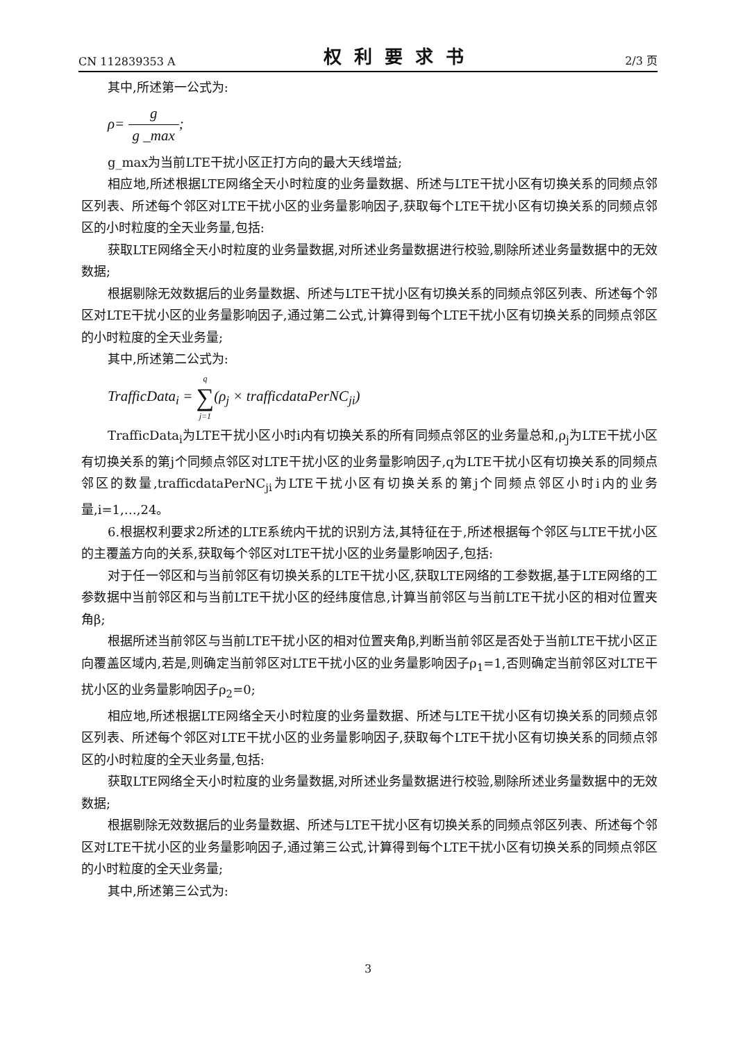CN 112839353 A 权利要求书 2/3 页
其中,所述第一公式为:
ρ= g g _max;
g_max为当前LTE干扰小区正打方向的最大天线增益;
相应地,所述根据LTE网络全天小时粒度的业务量数据、所述与LTE干扰小区有切换关系的同频点邻区列表、所述每个邻区对LTE干扰小区的业务量影响因子,获取每个LTE干扰小区有切换关系的同频点邻区的小时粒度的全天业务量,包括:
获取LTE网络全天小时粒度的业务量数据,对所述业务量数据进行校验,剔除所述业务量数据中的无效数据;
根据剔除无效数据后的业务量数据、所述与LTE干扰小区有切换关系的同频点邻区列表、所述每个邻区对LTE干扰小区的业务量影响因子,通过第二公式,计算得到每个LTE干扰小区有切换关系的同频点邻区的小时粒度的全天业务量;
其中,所述第二公式为:
TrafficData<sub>i</sub> = q ∑ j=1(ρ<sub>j</sub> × trafficdataPerNC<sub>ji</sub>)
TrafficData<sub>i</sub>为LTE干扰小区小时i内有切换关系的所有同频点邻区的业务量总和,ρ<sub>j</sub>为LTE干扰小区有切换关系的第j个同频点邻区对LTE干扰小区的业务量影响因子,q为LTE干扰小区有切换关系的同频点邻区的数量,trafficdataPerNC<sub>ji</sub>为LTE干扰小区有切换关系的第j个同频点邻区小时i内的业务量,i=1,…,24。
6.根据权利要求2所述的LTE系统内干扰的识别方法,其特征在于,所述根据每个邻区与LTE干扰小区的主覆盖方向的关系,获取每个邻区对LTE干扰小区的业务量影响因子,包括:
对于任一邻区和与当前邻区有切换关系的LTE干扰小区,获取LTE网络的工参数据,基于LTE网络的工参数据中当前邻区和与当前LTE干扰小区的经纬度信息,计算当前邻区与当前LTE干扰小区的相对位置夹角β;
根据所述当前邻区与当前LTE干扰小区的相对位置夹角β,判断当前邻区是否处于当前LTE干扰小区正向覆盖区域内,若是,则确定当前邻区对LTE干扰小区的业务量影响因子ρ<sub>1</sub>=1,否则确定当前邻区对LTE干扰小区的业务量影响因子ρ<sub>2</sub>=0;
相应地,所述根据LTE网络全天小时粒度的业务量数据、所述与LTE干扰小区有切换关系的同频点邻区列表、所述每个邻区对LTE干扰小区的业务量影响因子,获取每个LTE干扰小区有切换关系的同频点邻区的小时粒度的全天业务量,包括:
获取LTE网络全天小时粒度的业务量数据,对所述业务量数据进行校验,剔除所述业务量数据中的无效数据;
根据剔除无效数据后的业务量数据、所述与LTE干扰小区有切换关系的同频点邻区列表、所述每个邻区对LTE干扰小区的业务量影响因子,通过第三公式,计算得到每个LTE干扰小区有切换关系的同频点邻区的小时粒度的全天业务量;
其中,所述第三公式为:
3